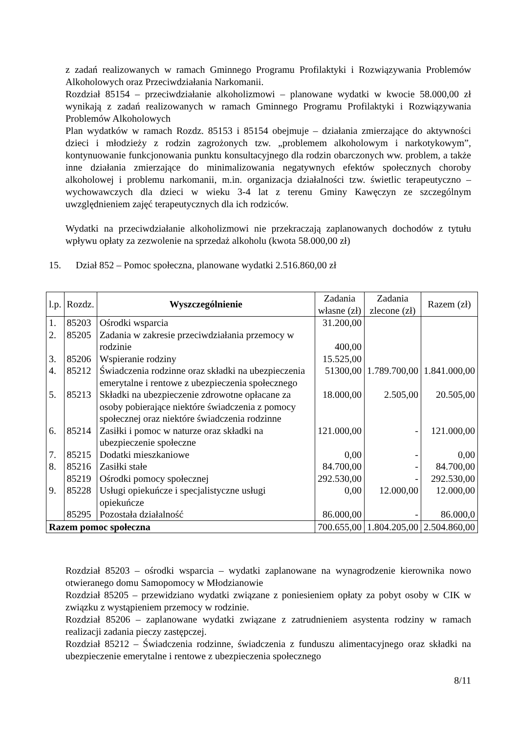z zadań realizowanych w ramach Gminnego Programu Profilaktyki i Rozwiązywania Problemów Alkoholowych oraz Przeciwdziałania Narkomanii.
Rozdział 85154 – przeciwdziałanie alkoholizmowi – planowane wydatki w kwocie 58.000,00 zł wynikają z zadań realizowanych w ramach Gminnego Programu Profilaktyki i Rozwiązywania Problemów Alkoholowych
Plan wydatków w ramach Rozdz. 85153 i 85154 obejmuje – działania zmierzające do aktywności dzieci i młodzieży z rodzin zagrożonych tzw. „problemem alkoholowym i narkotykowym”, kontynuowanie funkcjonowania punktu konsultacyjnego dla rodzin obarczonych ww. problem, a także inne działania zmierzające do minimalizowania negatywnych efektów społecznych choroby alkoholowej i problemu narkomanii, m.in. organizacja działalności tzw. świetlic terapeutyczno – wychowawczych dla dzieci w wieku 3-4 lat z terenu Gminy Kawęczyn ze szczególnym uwzględnieniem zajęć terapeutycznych dla ich rodziców.
Wydatki na przeciwdziałanie alkoholizmowi nie przekraczają zaplanowanych dochodów z tytułu wpływu opłaty za zezwolenie na sprzedaż alkoholu (kwota 58.000,00 zł)
15. Dział 852 – Pomoc społeczna, planowane wydatki 2.516.860,00 zł
| l.p. | Rozdz. | Wyszczególnienie | Zadania własne (zł) | Zadania zlecone (zł) | Razem (zł) |
| --- | --- | --- | --- | --- | --- |
| 1. | 85203 | Ośrodki wsparcia | 31.200,00 | | |
| 2. | 85205 | Zadania w zakresie przeciwdziałania przemocy w rodzinie | 400,00 | | |
| 3. | 85206 | Wspieranie rodziny | 15.525,00 | | |
| 4. | 85212 | Świadczenia rodzinne oraz składki na ubezpieczenia emerytalne i rentowe z ubezpieczenia społecznego | 51300,00 | 1.789.700,00 | 1.841.000,00 |
| 5. | 85213 | Składki na ubezpieczenie zdrowotne opłacane za osoby pobierające niektóre świadczenia z pomocy społecznej oraz niektóre świadczenia rodzinne | 18.000,00 | 2.505,00 | 20.505,00 |
| 6. | 85214 | Zasiłki i pomoc w naturze oraz składki na ubezpieczenie społeczne | 121.000,00 | - | 121.000,00 |
| 7. | 85215 | Dodatki mieszkaniowe | 0,00 | - | 0,00 |
| 8. | 85216 | Zasiłki stałe | 84.700,00 | - | 84.700,00 |
| | 85219 | Ośrodki pomocy społecznej | 292.530,00 | - | 292.530,00 |
| 9. | 85228 | Usługi opiekuńcze i specjalistyczne usługi opiekuńcze | 0,00 | 12.000,00 | 12.000,00 |
| | 85295 | Pozostała działalność | 86.000,00 | - | 86.000,0 |
| Razem pomoc społeczna | | | 700.655,00 | 1.804.205,00 | 2.504.860,00 |
Rozdział 85203 – ośrodki wsparcia – wydatki zaplanowane na wynagrodzenie kierownika nowo otwieranego domu Samopomocy w Młodzianowie
Rozdział 85205 – przewidziano wydatki związane z poniesieniem opłaty za pobyt osoby w CIK w związku z wystąpieniem przemocy w rodzinie.
Rozdział 85206 – zaplanowane wydatki związane z zatrudnieniem asystenta rodziny w ramach realizacji zadania pieczy zastępczej.
Rozdział 85212 – Świadczenia rodzinne, świadczenia z funduszu alimentacyjnego oraz składki na ubezpieczenie emerytalne i rentowe z ubezpieczenia społecznego
8/11